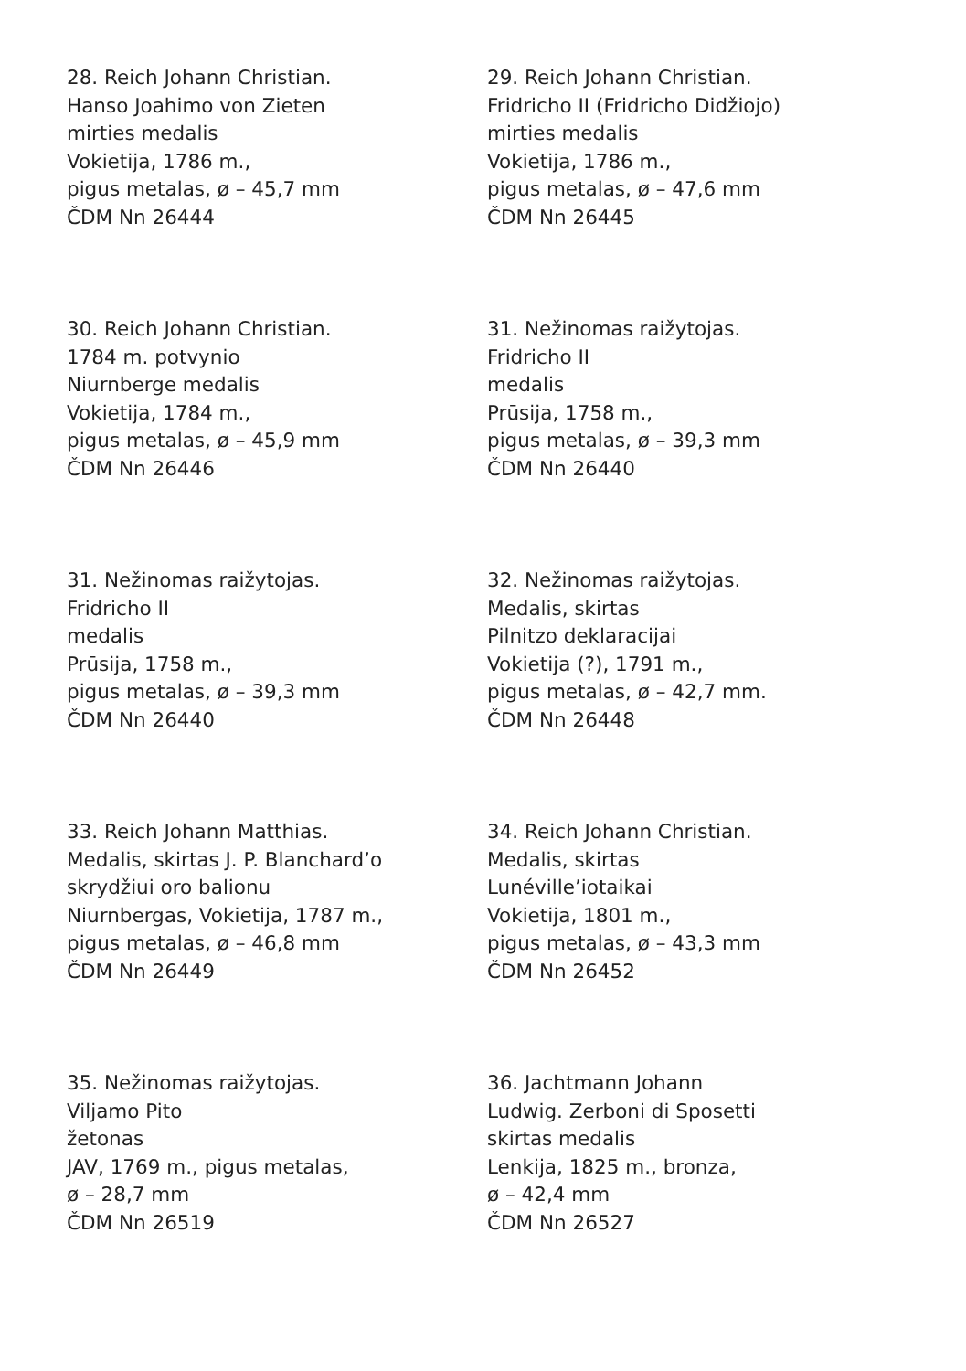28. Reich Johann Christian.
Hanso Joahimo von Zieten
mirties medalis
Vokietija, 1786 m.,
pigus metalas, ø – 45,7 mm
ČDM Nn 26444
29. Reich Johann Christian.
Fridricho II (Fridricho Didžiojo)
mirties medalis
Vokietija, 1786 m.,
pigus metalas, ø – 47,6 mm
ČDM Nn 26445
30. Reich Johann Christian.
1784 m. potvynio
Niurnberge medalis
Vokietija, 1784 m.,
pigus metalas, ø – 45,9 mm
ČDM Nn 26446
31. Nežinomas raižytojas.
Fridricho II
medalis
Prūsija, 1758 m.,
pigus metalas, ø – 39,3 mm
ČDM Nn 26440
31. Nežinomas raižytojas.
Fridricho II
medalis
Prūsija, 1758 m.,
pigus metalas, ø – 39,3 mm
ČDM Nn 26440
32. Nežinomas raižytojas.
Medalis, skirtas
Pilnitzo deklaracijai
Vokietija (?), 1791 m.,
pigus metalas, ø – 42,7 mm.
ČDM Nn 26448
33. Reich Johann Matthias.
Medalis, skirtas J. P. Blanchard’o
skrydžiui oro balionu
Niurnbergas, Vokietija, 1787 m.,
pigus metalas, ø – 46,8 mm
ČDM Nn 26449
34. Reich Johann Christian.
Medalis, skirtas
Lunéville’iotaikai
Vokietija, 1801 m.,
pigus metalas, ø – 43,3 mm
ČDM Nn 26452
35. Nežinomas raižytojas.
Viljamo Pito
žetonas
JAV, 1769 m., pigus metalas,
ø – 28,7 mm
ČDM Nn 26519
36. Jachtmann Johann
Ludwig. Zerboni di Sposetti
skirtas medalis
Lenkija, 1825 m., bronza,
ø – 42,4 mm
ČDM Nn 26527